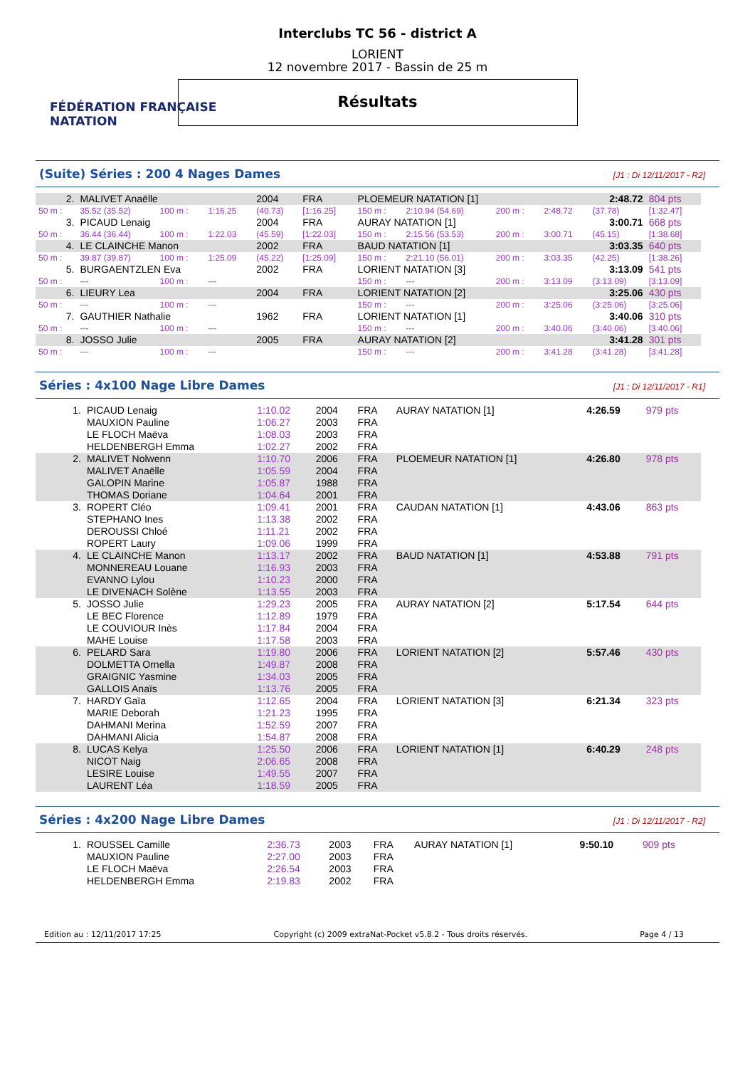FÉDÉRATION FRANÇAISE
NATATION
Interclubs TC 56 - district A
LORIENT
12 novembre 2017 - Bassin de 25 m
Résultats
(Suite) Séries : 200 4 Nages Dames [J1 : Di 12/11/2017 - R2]
| 2. | MALIVET Anaëlle | | | 2004 | FRA | PLOEMEUR NATATION [1] | | | | 2:48.72 | | 804 pts |
| 50 m : | 35.52 (35.52) | 100 m : | 1:16.25 | (40.73) | [1:16.25] | 150 m : | 2:10.94 (54.69) | 200 m : | 2:48.72 | (37.78) | [1:32.47] | |
| 3. | PICAUD Lenaig | | | 2004 | FRA | AURAY NATATION [1] | | | | 3:00.71 | | 668 pts |
| 50 m : | 36.44 (36.44) | 100 m : | 1:22.03 | (45.59) | [1:22.03] | 150 m : | 2:15.56 (53.53) | 200 m : | 3:00.71 | (45.15) | [1:38.68] | |
| 4. | LE CLAINCHE Manon | | | 2002 | FRA | BAUD NATATION [1] | | | | 3:03.35 | | 640 pts |
| 50 m : | 39.87 (39.87) | 100 m : | 1:25.09 | (45.22) | [1:25.09] | 150 m : | 2:21.10 (56.01) | 200 m : | 3:03.35 | (42.25) | [1:38.26] | |
| 5. | BURGAENTZLEN Eva | | | 2002 | FRA | LORIENT NATATION [3] | | | | 3:13.09 | | 541 pts |
| 50 m : | --- | 100 m : | --- | | | 150 m : | --- | 200 m : | 3:13.09 | (3:13.09) | [3:13.09] | |
| 6. | LIEURY Lea | | | 2004 | FRA | LORIENT NATATION [2] | | | | 3:25.06 | | 430 pts |
| 50 m : | --- | 100 m : | --- | | | 150 m : | --- | 200 m : | 3:25.06 | (3:25.06) | [3:25.06] | |
| 7. | GAUTHIER Nathalie | | | 1962 | FRA | LORIENT NATATION [1] | | | | 3:40.06 | | 310 pts |
| 50 m : | --- | 100 m : | --- | | | 150 m : | --- | 200 m : | 3:40.06 | (3:40.06) | [3:40.06] | |
| 8. | JOSSO Julie | | | 2005 | FRA | AURAY NATATION [2] | | | | 3:41.28 | | 301 pts |
| 50 m : | --- | 100 m : | --- | | | 150 m : | --- | 200 m : | 3:41.28 | (3:41.28) | [3:41.28] | |
Séries : 4x100 Nage Libre Dames [J1 : Di 12/11/2017 - R1]
| 1. | PICAUD Lenaig | 1:10.02 | 2004 | FRA | AURAY NATATION [1] | 4:26.59 | 979 pts |
| | MAUXION Pauline | 1:06.27 | 2003 | FRA | | | |
| | LE FLOCH Maëva | 1:08.03 | 2003 | FRA | | | |
| | HELDENBERGH Emma | 1:02.27 | 2002 | FRA | | | |
| 2. | MALIVET Nolwenn | 1:10.70 | 2006 | FRA | PLOEMEUR NATATION [1] | 4:26.80 | 978 pts |
| | MALIVET Anaëlle | 1:05.59 | 2004 | FRA | | | |
| | GALOPIN Marine | 1:05.87 | 1988 | FRA | | | |
| | THOMAS Doriane | 1:04.64 | 2001 | FRA | | | |
| 3. | ROPERT Cléo | 1:09.41 | 2001 | FRA | CAUDAN NATATION [1] | 4:43.06 | 863 pts |
| | STEPHANO Ines | 1:13.38 | 2002 | FRA | | | |
| | DEROUSSI Chloé | 1:11.21 | 2002 | FRA | | | |
| | ROPERT Laury | 1:09.06 | 1999 | FRA | | | |
| 4. | LE CLAINCHE Manon | 1:13.17 | 2002 | FRA | BAUD NATATION [1] | 4:53.88 | 791 pts |
| | MONNEREAU Louane | 1:16.93 | 2003 | FRA | | | |
| | EVANNO Lylou | 1:10.23 | 2000 | FRA | | | |
| | LE DIVENACH Solène | 1:13.55 | 2003 | FRA | | | |
| 5. | JOSSO Julie | 1:29.23 | 2005 | FRA | AURAY NATATION [2] | 5:17.54 | 644 pts |
| | LE BEC Florence | 1:12.89 | 1979 | FRA | | | |
| | LE COUVIOUR Inès | 1:17.84 | 2004 | FRA | | | |
| | MAHE Louise | 1:17.58 | 2003 | FRA | | | |
| 6. | PELARD Sara | 1:19.80 | 2006 | FRA | LORIENT NATATION [2] | 5:57.46 | 430 pts |
| | DOLMETTA Ornella | 1:49.87 | 2008 | FRA | | | |
| | GRAIGNIC Yasmine | 1:34.03 | 2005 | FRA | | | |
| | GALLOIS Anaïs | 1:13.76 | 2005 | FRA | | | |
| 7. | HARDY Gaïa | 1:12.65 | 2004 | FRA | LORIENT NATATION [3] | 6:21.34 | 323 pts |
| | MARIE Deborah | 1:21.23 | 1995 | FRA | | | |
| | DAHMANI Merina | 1:52.59 | 2007 | FRA | | | |
| | DAHMANI Alicia | 1:54.87 | 2008 | FRA | | | |
| 8. | LUCAS Kelya | 1:25.50 | 2006 | FRA | LORIENT NATATION [1] | 6:40.29 | 248 pts |
| | NICOT Naig | 2:06.65 | 2008 | FRA | | | |
| | LESIRE Louise | 1:49.55 | 2007 | FRA | | | |
| | LAURENT Léa | 1:18.59 | 2005 | FRA | | | |
Séries : 4x200 Nage Libre Dames [J1 : Di 12/11/2017 - R2]
| 1. | ROUSSEL Camille | 2:36.73 | 2003 | FRA | AURAY NATATION [1] | 9:50.10 | 909 pts |
| | MAUXION Pauline | 2:27.00 | 2003 | FRA | | | |
| | LE FLOCH Maëva | 2:26.54 | 2003 | FRA | | | |
| | HELDENBERGH Emma | 2:19.83 | 2002 | FRA | | | |
Edition au : 12/11/2017 17:25 Copyright (c) 2009 extraNat-Pocket v5.8.2 - Tous droits réservés. Page 4 / 13